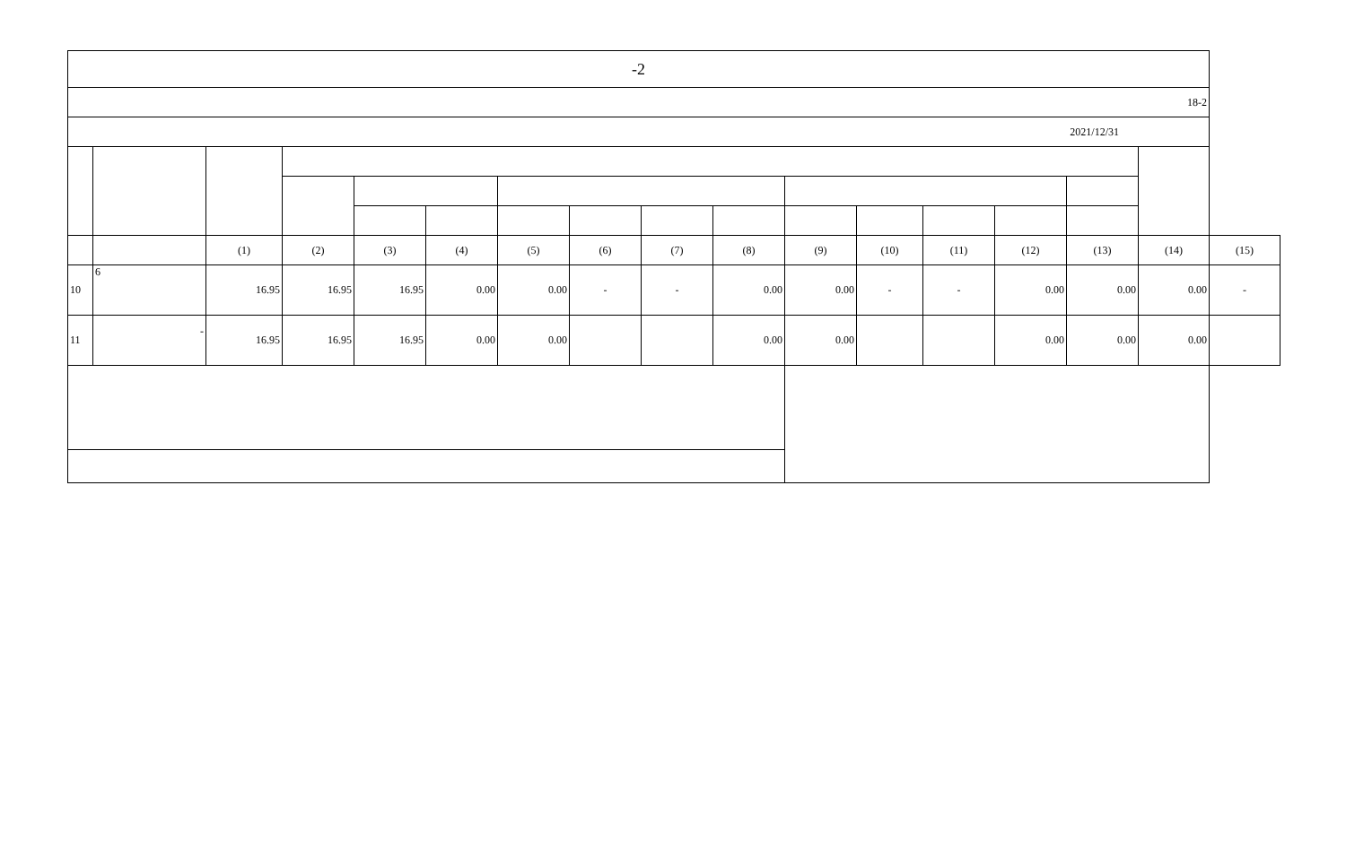| -2 | | | | | | | | | | | | | | | | |
| 18-2 | | | | | | | | | | | | | | | | |
| 2021/12/31 | | | | | | | | | | | | | | | | |
| | | (1) | (2) | (3) | (4) | (5) | (6) | (7) | (8) | (9) | (10) | (11) | (12) | (13) | (14) | (15) |
| 10 | 6 | 16.95 | 16.95 | 16.95 | 0.00 | 0.00 | - | - | 0.00 | 0.00 | - | - | 0.00 | 0.00 | 0.00 | - |
| 11 | - | 16.95 | 16.95 | 16.95 | 0.00 | 0.00 | | | 0.00 | 0.00 | | | 0.00 | 0.00 | 0.00 | |